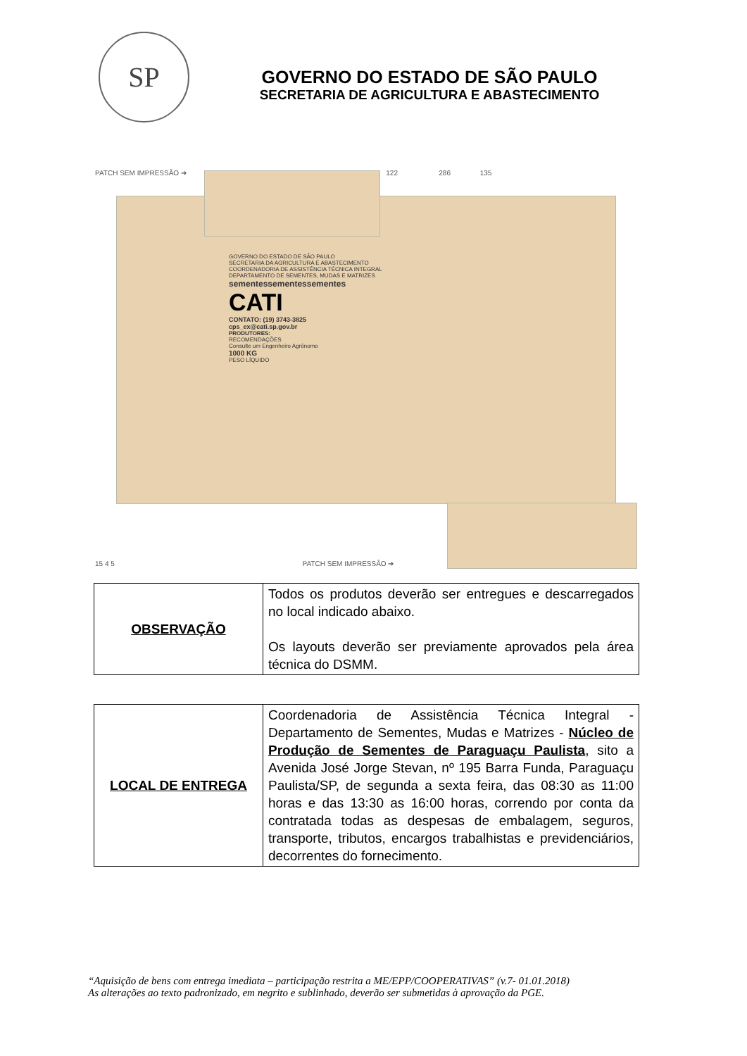SP
GOVERNO DO ESTADO DE SÃO PAULO
SECRETARIA DE AGRICULTURA E ABASTECIMENTO
PATCH SEM IMPRESSÃO ➔ 122 286 135
GOVERNO DO ESTADO DE SÃO PAULO
SECRETARIA DA AGRICULTURA E ABASTECIMENTO
COORDENADORIA DE ASSISTÊNCIA TÉCNICA INTEGRAL
DEPARTAMENTO DE SEMENTES, MUDAS E MATRIZES
sementessementessementes
CATI
CONTATO: (19) 3743-3825
cps_ex@cati.sp.gov.br
PRODUTORES:
RECOMENDAÇÕES
Consulte um Engenheiro Agrônomo
1000 KG
PESO LÍQUIDO
15 4 5 PATCH SEM IMPRESSÃO ➔
| OBSERVAÇÃO | Todos os produtos deverão ser entregues e descarregados no local indicado abaixo. Os layouts deverão ser previamente aprovados pela área técnica do DSMM. |
| LOCAL DE ENTREGA | Coordenadoria de Assistência Técnica Integral - Departamento de Sementes, Mudas e Matrizes - Núcleo de Produção de Sementes de Paraguaçu Paulista , sito a Avenida José Jorge Stevan, nº 195 Barra Funda, Paraguaçu Paulista/SP, de segunda a sexta feira, das 08:30 as 11:00 horas e das 13:30 as 16:00 horas, correndo por conta da contratada todas as despesas de embalagem, seguros, transporte, tributos, encargos trabalhistas e previdenciários, decorrentes do fornecimento. |
“Aquisição de bens com entrega imediata – participação restrita a ME/EPP/COOPERATIVAS” (v.7- 01.01.2018)
As alterações ao texto padronizado, em negrito e sublinhado, deverão ser submetidas à aprovação da PGE.